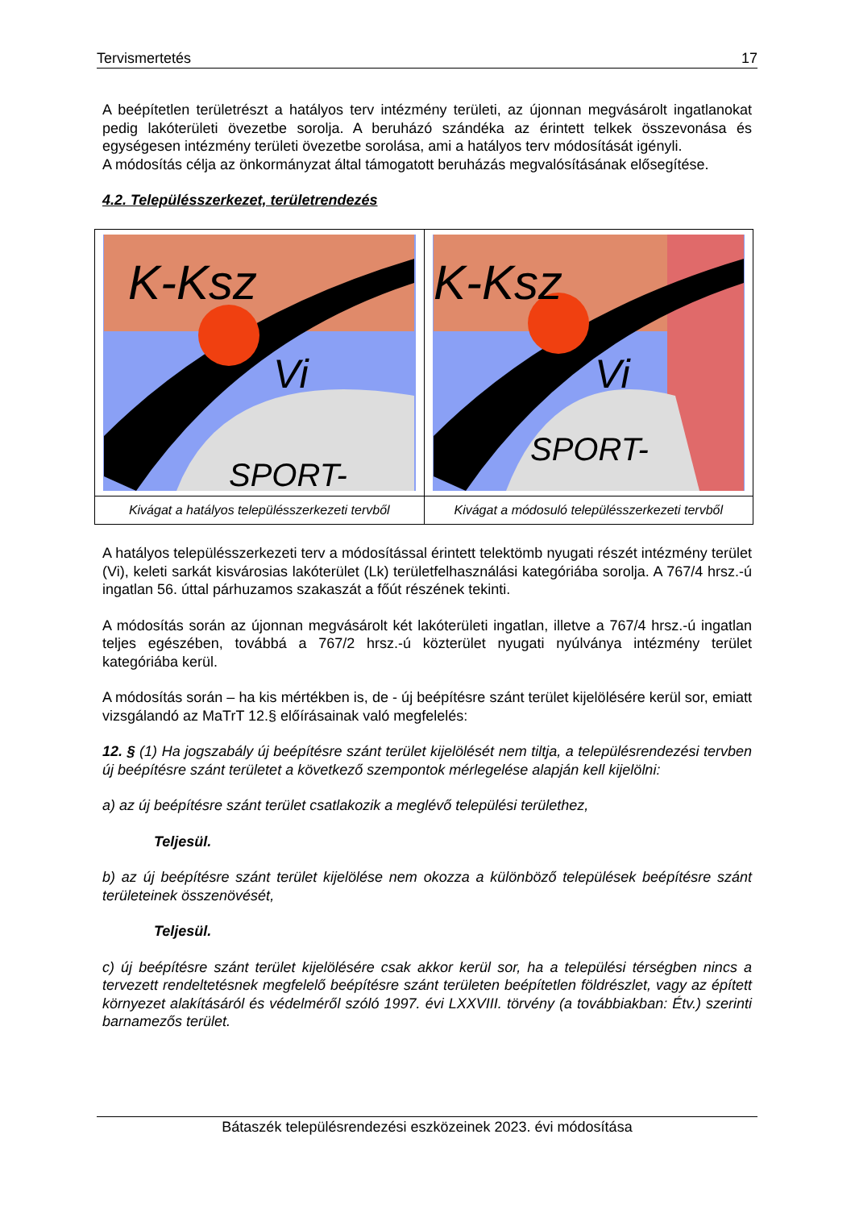Tervismertetés 17
A beépítetlen területrészt a hatályos terv intézmény területi, az újonnan megvásárolt ingatlanokat pedig lakóterületi övezetbe sorolja. A beruházó szándéka az érintett telkek összevonása és egységesen intézmény területi övezetbe sorolása, ami a hatályos terv módosítását igényli.
A módosítás célja az önkormányzat által támogatott beruházás megvalósításának elősegítése.
4.2. Településszerkezet, területrendezés
| K-Ksz Vi SPORT- | K-Ksz Vi SPORT- |
| Kivágat a hatályos településszerkezeti tervből | Kivágat a módosuló településszerkezeti tervből |
A hatályos településszerkezeti terv a módosítással érintett telektömb nyugati részét intézmény terület (Vi), keleti sarkát kisvárosias lakóterület (Lk) területfelhasználási kategóriába sorolja. A 767/4 hrsz.-ú ingatlan 56. úttal párhuzamos szakaszát a főút részének tekinti.
A módosítás során az újonnan megvásárolt két lakóterületi ingatlan, illetve a 767/4 hrsz.-ú ingatlan teljes egészében, továbbá a 767/2 hrsz.-ú közterület nyugati nyúlványa intézmény terület kategóriába kerül.
A módosítás során – ha kis mértékben is, de - új beépítésre szánt terület kijelölésére kerül sor, emiatt vizsgálandó az MaTrT 12.§ előírásainak való megfelelés:
12. § (1) Ha jogszabály új beépítésre szánt terület kijelölését nem tiltja, a településrendezési tervben új beépítésre szánt területet a következő szempontok mérlegelése alapján kell kijelölni:
a) az új beépítésre szánt terület csatlakozik a meglévő települési területhez,
Teljesül.
b) az új beépítésre szánt terület kijelölése nem okozza a különböző települések beépítésre szánt területeinek összenövését,
Teljesül.
c) új beépítésre szánt terület kijelölésére csak akkor kerül sor, ha a települési térségben nincs a tervezett rendeltetésnek megfelelő beépítésre szánt területen beépítetlen földrészlet, vagy az épített környezet alakításáról és védelméről szóló 1997. évi LXXVIII. törvény (a továbbiakban: Étv.) szerinti barnamezős terület.
Bátaszék településrendezési eszközeinek 2023. évi módosítása